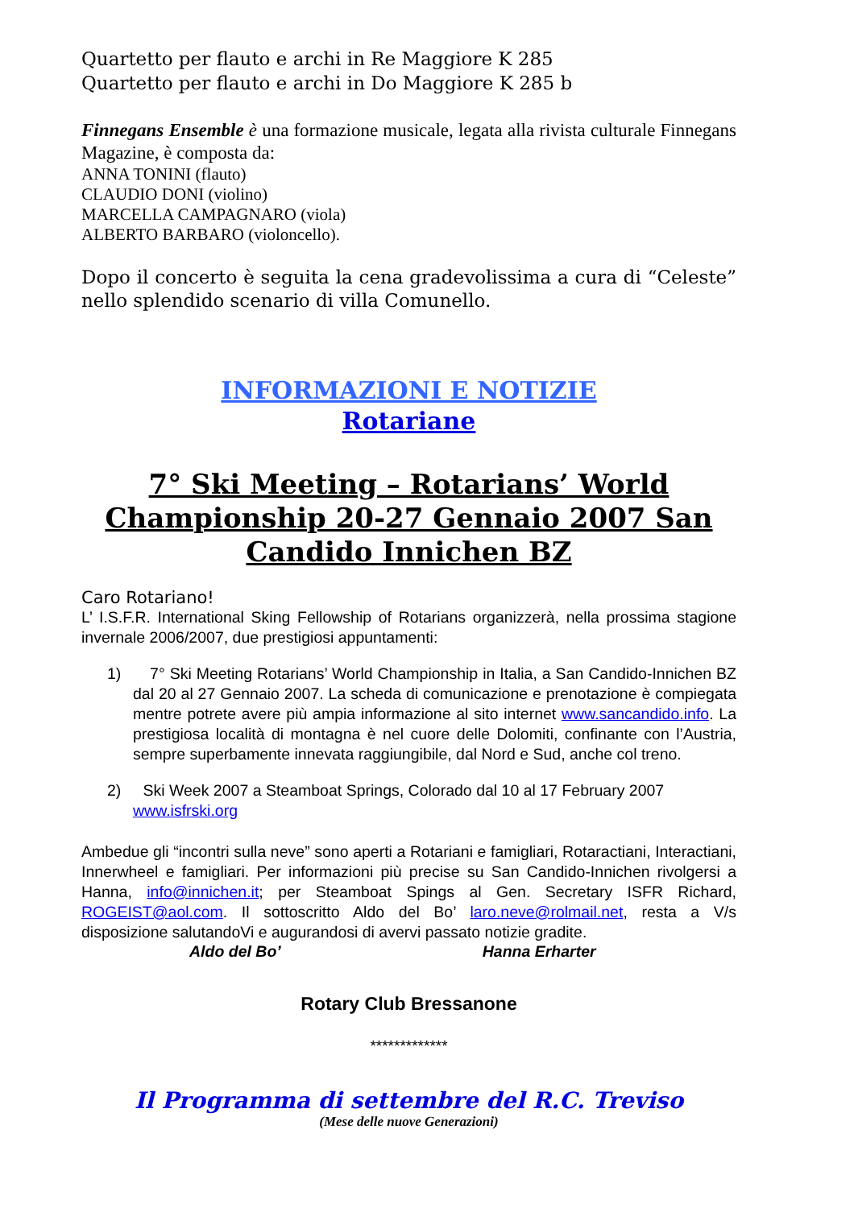Quartetto per flauto e archi in Re Maggiore K 285
Quartetto per flauto e archi in Do Maggiore K 285 b
Finnegans Ensemble è una formazione musicale, legata alla rivista culturale Finnegans Magazine, è composta da:
ANNA TONINI (flauto)
CLAUDIO DONI (violino)
MARCELLA CAMPAGNARO (viola)
ALBERTO BARBARO (violoncello).
Dopo il concerto è seguita la cena gradevolissima a cura di “Celeste” nello splendido scenario di villa Comunello.
INFORMAZIONI E NOTIZIE
Rotariane
7° Ski Meeting – Rotarians’ World Championship 20-27 Gennaio 2007 San Candido Innichen BZ
Caro Rotariano!
L’ I.S.F.R. International Sking Fellowship of Rotarians organizzerà, nella prossima stagione invernale 2006/2007, due prestigiosi appuntamenti:
1) 7° Ski Meeting Rotarians’ World Championship in Italia, a San Candido-Innichen BZ dal 20 al 27 Gennaio 2007. La scheda di comunicazione e prenotazione è compiegata mentre potrete avere più ampia informazione al sito internet www.sancandido.info. La prestigiosa località di montagna è nel cuore delle Dolomiti, confinante con l’Austria, sempre superbamente innevata raggiungibile, dal Nord e Sud, anche col treno.
2) Ski Week 2007 a Steamboat Springs, Colorado dal 10 al 17 February 2007 www.isfrski.org
Ambedue gli “incontri sulla neve” sono aperti a Rotariani e famigliari, Rotaractiani, Interactiani, Innerwheel e famigliari. Per informazioni più precise su San Candido-Innichen rivolgersi a Hanna, info@innichen.it; per Steamboat Spings al Gen. Secretary ISFR Richard, ROGEIST@aol.com. Il sottoscritto Aldo del Bo’ laro.neve@rolmail.net, resta a V/s disposizione salutandoVi e augurandosi di avervi passato notizie gradite.
Aldo del Bo’ Hanna Erharter
Rotary Club Bressanone
*************
Il Programma di settembre del R.C. Treviso
(Mese delle nuove Generazioni)